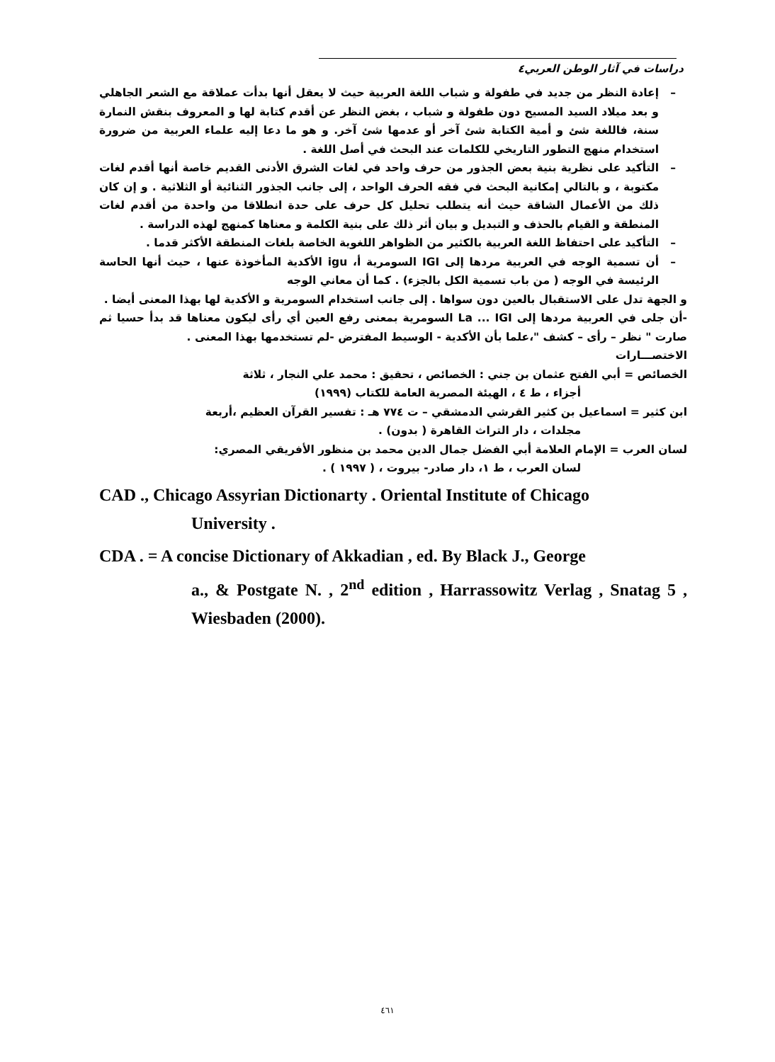دراسات في آثار الوطن العربي٤
– إعادة النظر من جديد في طفولة و شباب اللغة العربية حيث لا يعقل أنها بدأت عملاقة مع الشعر الجاهلي و بعد ميلاد السيد المسيح دون طفولة و شباب ، بغض النظر عن أقدم كتابة لها و المعروف بنقش النمارة سنة، فاللغة شئ و أمية الكتابة شئ آخر أو عدمها شئ آخر. و هو ما دعا إليه علماء العربية من ضرورة استخدام منهج التطور التاريخي للكلمات عند البحث في أصل اللغة .
– التأكيد على نظرية بنية بعض الجذور من حرف واحد في لغات الشرق الأدنى القديم خاصة أنها أقدم لغات مكتوبة ، و بالتالي إمكانية البحث في فقه الحرف الواحد ، إلى جانب الجذور الثنائية أو الثلاثية . و إن كان ذلك من الأعمال الشاقة حيث أنه يتطلب تحليل كل حرف على حدة انطلاقا من واحدة من أقدم لغات المنطقة و القيام بالحذف و التبديل و بيان أثر ذلك على بنية الكلمة و معناها كمنهج لهذه الدراسة .
– التأكيد على احتفاظ اللغة العربية بالكثير من الظواهر اللغوية الخاصة بلغات المنطقة الأكثر قدما .
– أن تسمية الوجه في العربية مردها إلى IGI السومرية أ، igu الأكدية المأخوذة عنها ، حيث أنها الحاسة الرئيسة في الوجه ( من باب تسمية الكل بالجزء) . كما أن معاني الوجه
و الجهة تدل على الاستقبال بالعين دون سواها . إلى جانب استخدام السومرية و الأكدية لها بهذا المعنى أيضا .
-أن جلى في العربية مردها إلى La ... IGI السومرية بمعنى رفع العين أي رأى ليكون معناها قد بدأ حسيا ثم صارت " نظر – رأى – كشف "،علما بأن الأكدية - الوسيط المفترض -لم تستخدمها بهذا المعنى .
الاختصـــارات
الخصائص = أبي الفتح عثمان بن جني : الخصائص ، تحقيق : محمد علي النجار ، ثلاثة
أجزاء ، ط ٤ ، الهيئة المصرية العامة للكتاب (١٩٩٩)
ابن كثير = اسماعيل بن كثير القرشي الدمشقي – ت ٧٧٤ هـ : تفسير القرآن العظيم ،أربعة
مجلدات ، دار التراث القاهرة ( بدون) .
لسان العرب = الإمام العلامة أبي الفضل جمال الدين محمد بن منظور الأفريقي المصري:
لسان العرب ، ط ١، دار صادر- بيروت ، ( ١٩٩٧ ) .
CAD ., Chicago Assyrian Dictionarty . Oriental Institute of Chicago
University .
CDA . = A concise Dictionary of Akkadian , ed. By Black J., George
a., & Postgate N. , 2<sup>nd</sup> edition , Harrassowitz Verlag , Snatag 5 , Wiesbaden (2000).
٤٦١